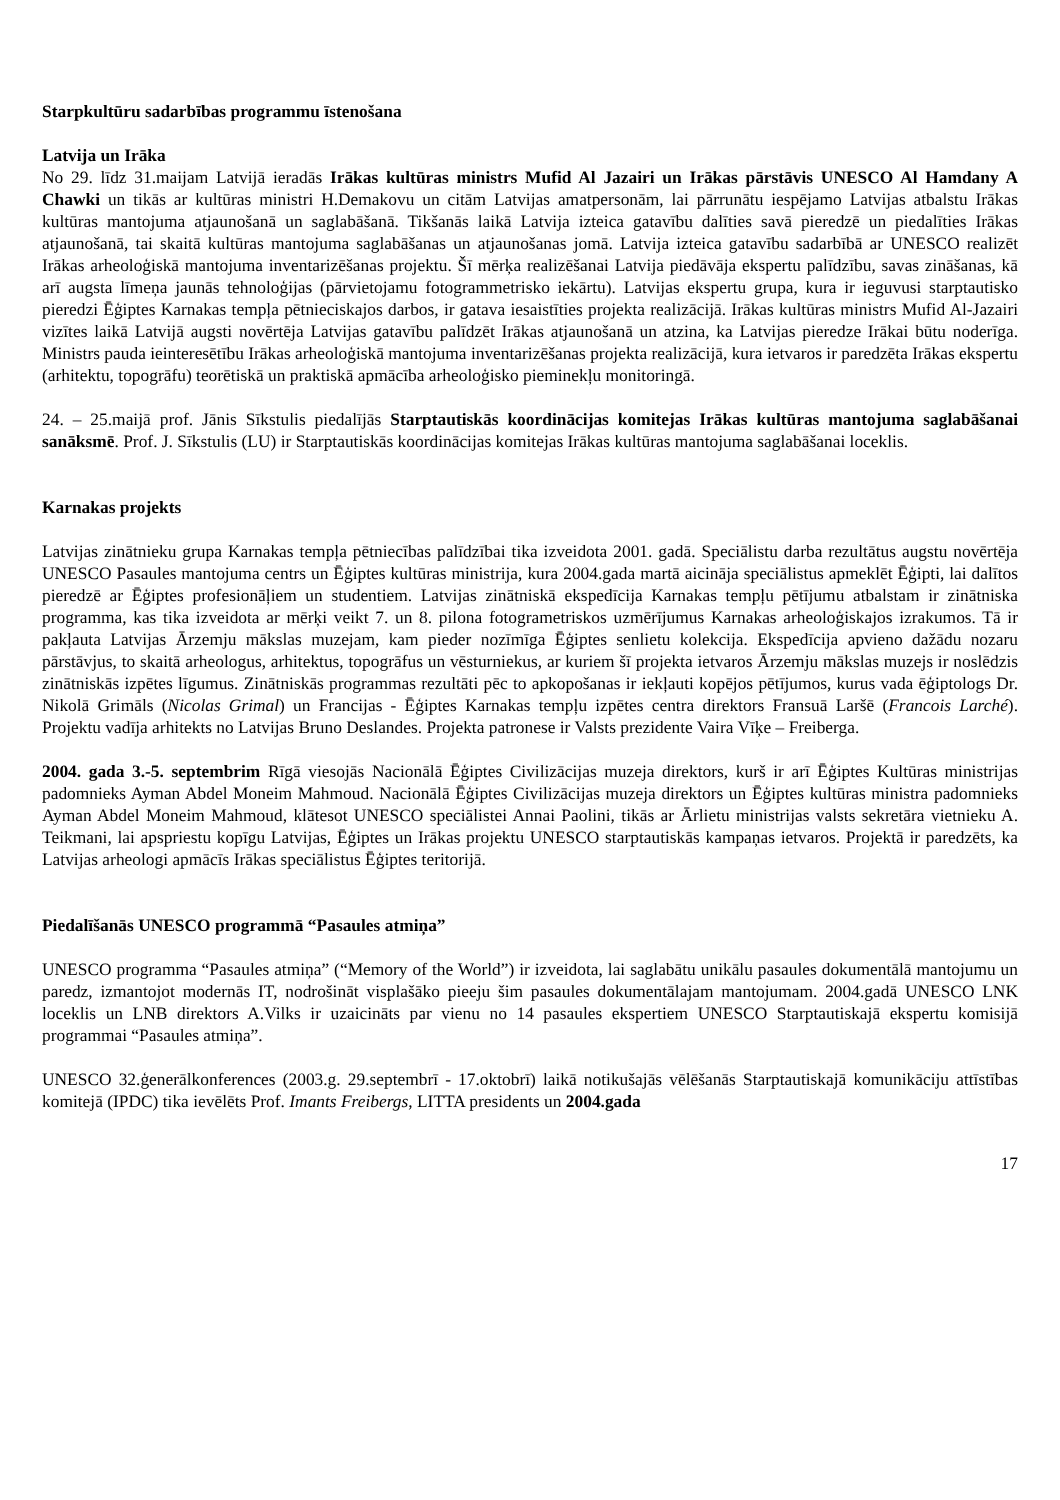Starpkultūru sadarbības programmu īstenošana
Latvija un Irāka
No 29. līdz 31.maijam Latvijā ieradās Irākas kultūras ministrs Mufid Al Jazairi un Irākas pārstāvis UNESCO Al Hamdany A Chawki un tikās ar kultūras ministri H.Demakovu un citām Latvijas amatpersonām, lai pārrunātu iespējamo Latvijas atbalstu Irākas kultūras mantojuma atjaunošanā un saglabāšanā. Tikšanās laikā Latvija izteica gatavību dalīties savā pieredzē un piedalīties Irākas atjaunošanā, tai skaitā kultūras mantojuma saglabāšanas un atjaunošanas jomā. Latvija izteica gatavību sadarbībā ar UNESCO realizēt Irākas arheoloģiskā mantojuma inventarizēšanas projektu. Šī mērķa realizēšanai Latvija piedāvāja ekspertu palīdzību, savas zināšanas, kā arī augsta līmeņa jaunās tehnoloģijas (pārvietojamu fotogrammetrisko iekārtu). Latvijas ekspertu grupa, kura ir ieguvusi starptautisko pieredzi Ēģiptes Karnakas tempļa pētnieciskajos darbos, ir gatava iesaistīties projekta realizācijā. Irākas kultūras ministrs Mufid Al-Jazairi vizītes laikā Latvijā augsti novērtēja Latvijas gatavību palīdzēt Irākas atjaunošanā un atzina, ka Latvijas pieredze Irākai būtu noderīga. Ministrs pauda ieinteresētību Irākas arheoloģiskā mantojuma inventarizēšanas projekta realizācijā, kura ietvaros ir paredzēta Irākas ekspertu (arhitektu, topogrāfu) teorētiskā un praktiskā apmācība arheoloģisko pieminekļu monitoringā.
24. – 25.maijā prof. Jānis Sīkstulis piedalījās Starptautiskās koordinācijas komitejas Irākas kultūras mantojuma saglabāšanai sanāksmē. Prof. J. Sīkstulis (LU) ir Starptautiskās koordinācijas komitejas Irākas kultūras mantojuma saglabāšanai loceklis.
Karnakas projekts
Latvijas zinātnieku grupa Karnakas tempļa pētniecības palīdzībai tika izveidota 2001. gadā. Speciālistu darba rezultātus augstu novērtēja UNESCO Pasaules mantojuma centrs un Ēģiptes kultūras ministrija, kura 2004.gada martā aicināja speciālistus apmeklēt Ēģipti, lai dalītos pieredzē ar Ēģiptes profesionāļiem un studentiem. Latvijas zinātniskā ekspedīcija Karnakas tempļu pētījumu atbalstam ir zinātniska programma, kas tika izveidota ar mērķi veikt 7. un 8. pilona fotogrametriskos uzmērījumus Karnakas arheoloģiskajos izrakumos. Tā ir pakļauta Latvijas Ārzemju mākslas muzejam, kam pieder nozīmīga Ēģiptes senlietu kolekcija. Ekspedīcija apvieno dažādu nozaru pārstāvjus, to skaitā arheologus, arhitektus, topogrāfus un vēsturniekus, ar kuriem šī projekta ietvaros Ārzemju mākslas muzejs ir noslēdzis zinātniskās izpētes līgumus. Zinātniskās programmas rezultāti pēc to apkopošanas ir iekļauti kopējos pētījumos, kurus vada ēģiptologs Dr. Nikolā Grimāls (Nicolas Grimal) un Francijas - Ēģiptes Karnakas tempļu izpētes centra direktors Fransuā Laršē (Francois Larché). Projektu vadīja arhitekts no Latvijas Bruno Deslandes. Projekta patronese ir Valsts prezidente Vaira Vīķe – Freiberga.
2004. gada 3.-5. septembrim Rīgā viesojās Nacionālā Ēģiptes Civilizācijas muzeja direktors, kurš ir arī Ēģiptes Kultūras ministrijas padomnieks Ayman Abdel Moneim Mahmoud. Nacionālā Ēģiptes Civilizācijas muzeja direktors un Ēģiptes kultūras ministra padomnieks Ayman Abdel Moneim Mahmoud, klātesot UNESCO speciālistei Annai Paolini, tikās ar Ārlietu ministrijas valsts sekretāra vietnieku A. Teikmani, lai apspriestu kopīgu Latvijas, Ēģiptes un Irākas projektu UNESCO starptautiskās kampaņas ietvaros. Projektā ir paredzēts, ka Latvijas arheologi apmācīs Irākas speciālistus Ēģiptes teritorijā.
Piedalīšanās UNESCO programmā “Pasaules atmiņa”
UNESCO programma “Pasaules atmiņa” (“Memory of the World”) ir izveidota, lai saglabātu unikālu pasaules dokumentālā mantojumu un paredz, izmantojot modernās IT, nodrošināt visplašāko pieeju šim pasaules dokumentālajam mantojumam. 2004.gadā UNESCO LNK loceklis un LNB direktors A.Vilks ir uzaicināts par vienu no 14 pasaules ekspertiem UNESCO Starptautiskajā ekspertu komisijā programmai “Pasaules atmiņa”.
UNESCO 32.ģenerālkonferences (2003.g. 29.septembrī - 17.oktobrī) laikā notikušajās vēlēšanās Starptautiskajā komunikāciju attīstības komitejā (IPDC) tika ievēlēts Prof. Imants Freibergs, LITTA presidents un 2004.gada
17